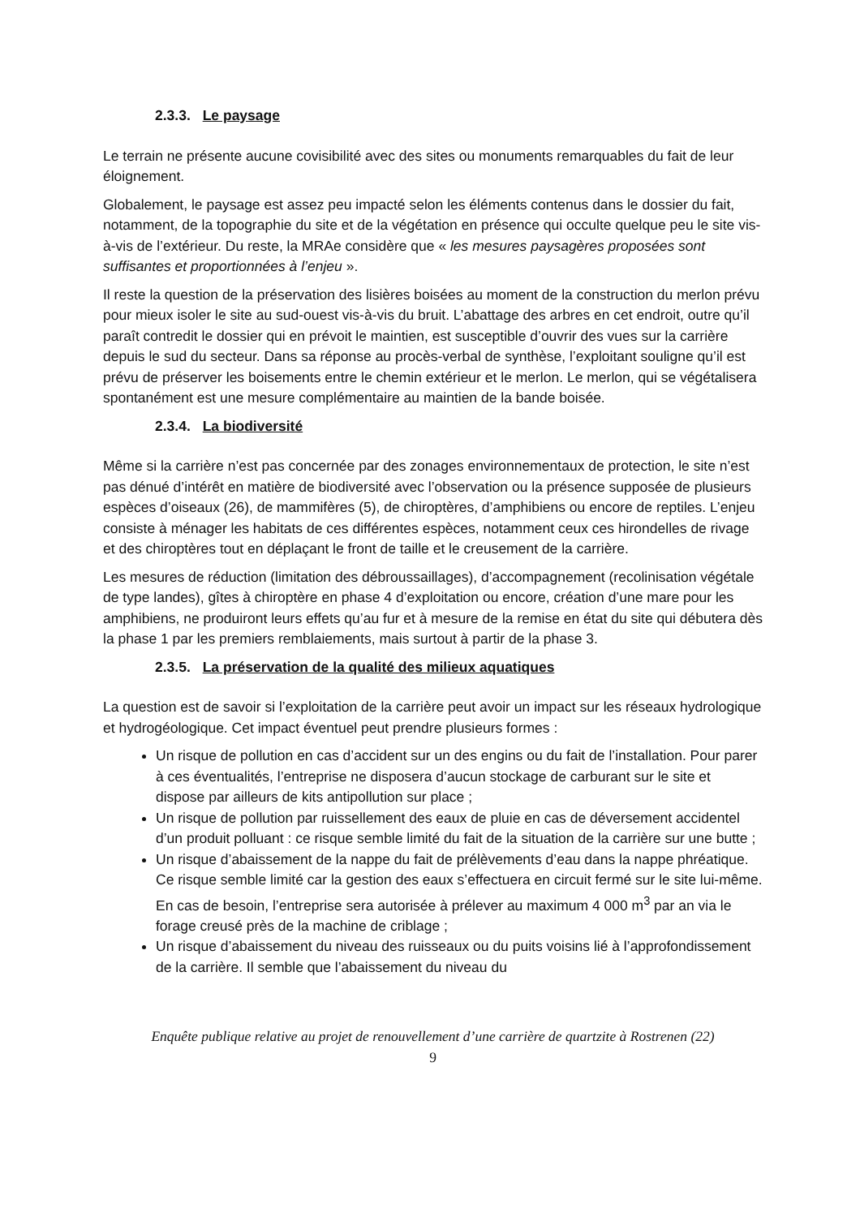2.3.3. Le paysage
Le terrain ne présente aucune covisibilité avec des sites ou monuments remarquables du fait de leur éloignement.
Globalement, le paysage est assez peu impacté selon les éléments contenus dans le dossier du fait, notamment, de la topographie du site et de la végétation en présence qui occulte quelque peu le site vis-à-vis de l’extérieur. Du reste, la MRAe considère que « les mesures paysagères proposées sont suffisantes et proportionnées à l’enjeu ».
Il reste la question de la préservation des lisières boisées au moment de la construction du merlon prévu pour mieux isoler le site au sud-ouest vis-à-vis du bruit. L’abattage des arbres en cet endroit, outre qu’il paraît contredit le dossier qui en prévoit le maintien, est susceptible d’ouvrir des vues sur la carrière depuis le sud du secteur. Dans sa réponse au procès-verbal de synthèse, l’exploitant souligne qu’il est prévu de préserver les boisements entre le chemin extérieur et le merlon. Le merlon, qui se végétalisera spontanément est une mesure complémentaire au maintien de la bande boisée.
2.3.4. La biodiversité
Même si la carrière n’est pas concernée par des zonages environnementaux de protection, le site n’est pas dénué d’intérêt en matière de biodiversité avec l’observation ou la présence supposée de plusieurs espèces d’oiseaux (26), de mammifères (5), de chiroptères, d’amphibiens ou encore de reptiles. L’enjeu consiste à ménager les habitats de ces différentes espèces, notamment ceux ces hirondelles de rivage et des chiroptères tout en déplaçant le front de taille et le creusement de la carrière.
Les mesures de réduction (limitation des débroussaillages), d’accompagnement (recolinisation végétale de type landes), gîtes à chiroptère en phase 4 d’exploitation ou encore, création d’une mare pour les amphibiens, ne produiront leurs effets qu’au fur et à mesure de la remise en état du site qui débutera dès la phase 1 par les premiers remblaiements, mais surtout à partir de la phase 3.
2.3.5. La préservation de la qualité des milieux aquatiques
La question est de savoir si l’exploitation de la carrière peut avoir un impact sur les réseaux hydrologique et hydrogéologique. Cet impact éventuel peut prendre plusieurs formes :
Un risque de pollution en cas d’accident sur un des engins ou du fait de l’installation. Pour parer à ces éventualités, l’entreprise ne disposera d’aucun stockage de carburant sur le site et dispose par ailleurs de kits antipollution sur place ;
Un risque de pollution par ruissellement des eaux de pluie en cas de déversement accidentel d’un produit polluant : ce risque semble limité du fait de la situation de la carrière sur une butte ;
Un risque d’abaissement de la nappe du fait de prélèvements d’eau dans la nappe phréatique. Ce risque semble limité car la gestion des eaux s’effectuera en circuit fermé sur le site lui-même. En cas de besoin, l’entreprise sera autorisée à prélever au maximum 4 000 m<sup>3</sup> par an via le forage creusé près de la machine de criblage ;
Un risque d’abaissement du niveau des ruisseaux ou du puits voisins lié à l’approfondissement de la carrière. Il semble que l’abaissement du niveau du
Enquête publique relative au projet de renouvellement d’une carrière de quartzite à Rostrenen (22)
9